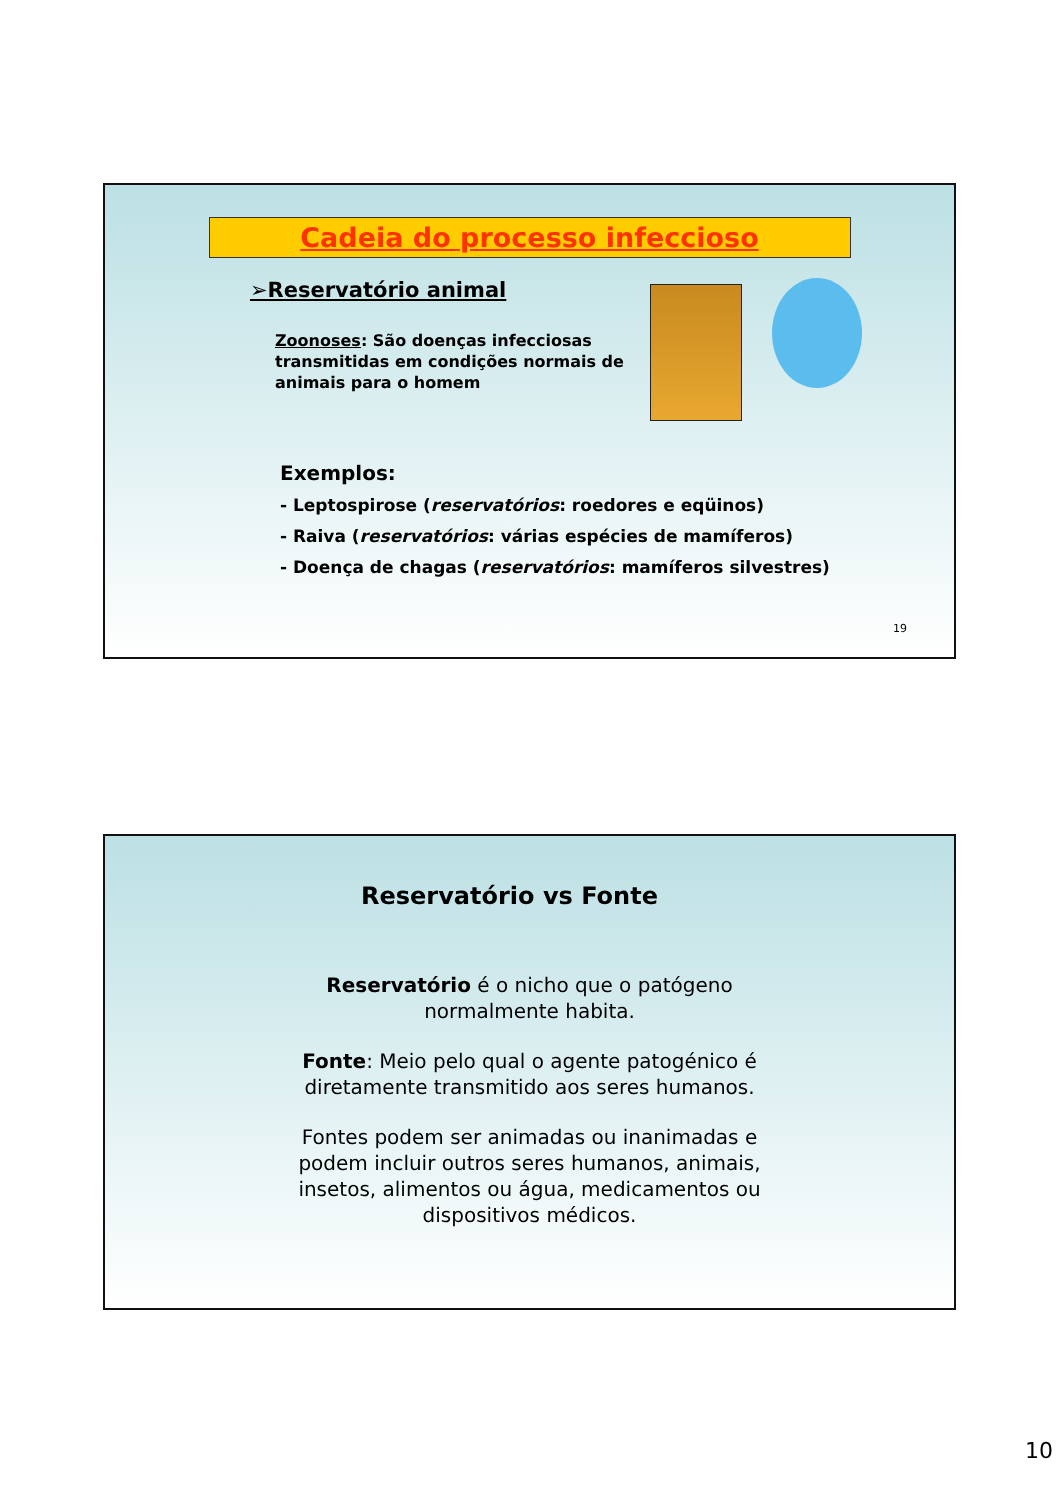Cadeia do processo infeccioso
➢Reservatório animal
Zoonoses: São doenças infecciosas transmitidas em condições normais de animais para o homem
Exemplos:
- Leptospirose (reservatórios: roedores e eqüinos)
- Raiva (reservatórios: várias espécies de mamíferos)
- Doença de chagas (reservatórios: mamíferos silvestres)
19
Reservatório vs Fonte
Reservatório é o nicho que o patógeno normalmente habita.
Fonte: Meio pelo qual o agente patogénico é diretamente transmitido aos seres humanos.
Fontes podem ser animadas ou inanimadas e podem incluir outros seres humanos, animais, insetos, alimentos ou água, medicamentos ou dispositivos médicos.
10